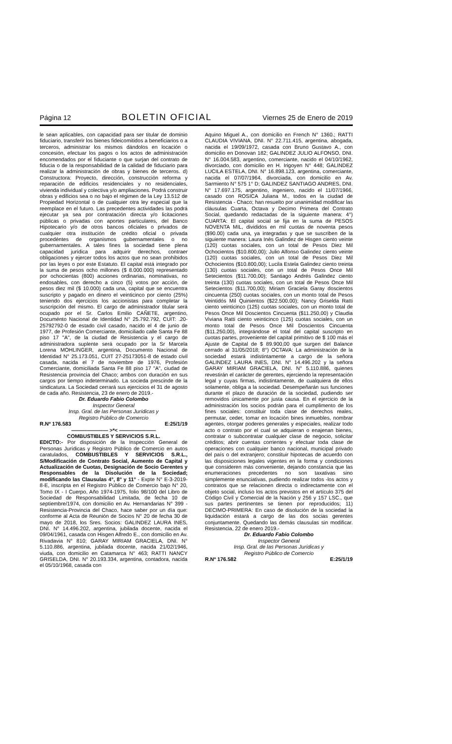Página 12 BOLETIN OFICIAL Viernes 25 de Enero de 2019
le sean aplicables, con capacidad para ser titular de dominio fiduciario, transferir los bienes fideicomitidos a beneficiarios o a terceros, administrar los mismos dándolos en locación o concesión, efectuar los pagos o los actos de administración encomendados por el fiduciante o que surjan del contrato de fiducia o de la responsabilidad de la calidad de fiduciario para realizar la administración de obras y bienes de terceros. d) Constructora: Proyecto, dirección, construcción reforma y reparación de edificios residenciales y no residenciales, vivienda individual y colectiva y/o ampliaciones. Podrá construir obras y edificios sea o no bajo el régimen de la Ley 13.512 de Propiedad Horizontal o de cualquier otra ley especial que la reemplace en el futuro. Las precedentes actividades las podrá ejecutar ya sea por contratación directa y/o licitaciones públicas o privadas con aportes particulares, del Banco Hipotecario y/o de otros bancos oficiales o privados de cualquier otra institución de crédito oficial o privada procedéntes de organismos gubernamentales o no gubernamentales. A tales fines la sociedad tiene plena capacidad jurídica para adquirir derechos, contraer obligaciones y ejercer todos los actos que no sean prohibidos por las leyes o por este Estatuto. El capital está integrado por la suma de pesos ocho millones ($ 8.000.000) representado por ochocientas (800) acciones ordinarias, nominativas, no endosables, con derecho a cinco (5) votos por acción, de pesos diez mil ($ 10.000) cada una, capital que se encuentra suscripto y pagado en dinero el veinticinco por ciento (25%) teniendo dos ejercicios los accionistas para completar la suscripción del mismo. El cargo de administrador titular será ocupado por el Sr. Carlos Emilio CAÑETE, argentino, Documénto Nacional de Identidad N° 25.792.792, CUIT: .20-25792792-0 de estado civil casado, nacido el 4 de junio de 1977, de Profesión Comerciante, domiciliado calle Santa Fe 88 piso 17 "A", de la ciudad de Resistencia y el cargo de administradora suplente será ocupado por la Sr Marcela Lorena MOHLINGER, argentina, Documento Nacional de Identidad N° 25.173.051, CUIT 27-25173051-8 de estado civil casada, nacida el 7 de noviembre de 1976, Profesión Comerciante, domiciliada Santa Fe 88 piso 17 "A", ciudad de Resistencia provincia del Chaco; ambos con duración en sus cargos por tiempo indeterminado. La socieda prescinde de la sindicatura. La Sociedad cerrará sus ejercicios el 31 de agosto de cada año. Resistencia, 23 de enero de 2019.-
Dr. Eduardo Fabio Colombo
Inspector General
Insp. Gral. de las Personas Jurídicas y
Registro Público de Comercio
R.Nº 176.583 E:25/1/19
——————— >*< ———————
COMBUSTIBLES Y SERVICIOS S.R.L.
EDICTO:- Por disposición de la Inspección General de Personas Jurídicas y Registro Público de Comercio en autos caratulados, COMBUSTIBLES Y SERVICIOS S.R.L., S/Modificación de Contrato Social, Aumento de Capital y Actualización de Cuotas, Designación de Socio Gerentes y Responsables de la Disolución de la Sociedad; modificando las Clausulas 4°, 8° y 11° - Expte N° E-3-2019-8-E, inscripta en el Registro Público de Comercio bajo N° 20, Tomo IX - I Cuerpo, Año 1974-1975, folio 98/100 del Libro de Sociedad de Responsabilidad Limitada, de fecha 10 de septiembre/1974, con domicilio en Av. Hernandarias N° 399 - Resistencia-Provincia del Chaco, hace saber por un día que: conforme al Acta de Reunión de Socios N° 20 de fecha 30 de mayo de 2018, los Sres. Socios: GALINDEZ LAURA INES, DNI. N° 14.496.202, argentina, jubilada docente, nacida el 09/04/1961, casada con Hisgen Alfredo E., con domicilio en Av. Rivadavia N° 810; GARAY MIRIAM GRACIELA, DNI. N° 5.110.886, argentina, jubilada docente, nacida 21/02/1946, viuda, con domicilio en Catamarca N° 463; RATTI NANCY GRISELDA, DNI. N° 20.193.334, argentina, contadora, nacida el 05/10/1968, casada con
Aquino Miguel A., con domicilio en French N° 1360.; RATTI CLAUDIA VIVIANA, DNI. N° 22.711.415, argentina, abogada, nacida el 19/09/1972, casada con Bruno Gustavo A., con domicilio en Donovan 182; GALINDEZ JULIO ALFONSO, DNI. N° 16.004.583, argentino, comerciante, nacido el 04/10/1962, divorciado, con domicilio en H. Irigoyen N° 448; GALINDEZ LUCILA ESTELA, DNI. N° 16.898.123, argentina, comerciante, nacida el 07/07/1964, divorciada, con domicilio en Av. Sarmiento N° 575 1° D; GALINDEZ SANTIAGO ANDRES, DNI. N° 17.697.175, argentino, ingeniero, nacido el 11/07/1966, casado con ROSICA Juliana M., todos en la ciudad de Resistencia - Chaco; han resuelto por unanimidad modificar las cláusulas Cuarta, Octava y Decimo Primera del Contrato Social, quedando redactadas de la siguiente manera: 4°) CUARTA: El capital social se fija en la suma de PESOS NOVENTA MIL, divididos en mil cuotas de noventa pesos ($90.00) cada una, ya integradas y que se suscriben de la siguiente manera: Laura Inés Galindez de Hisgen ciento veinte (120) cuotas sociales, con un total de Pesos Diez Mil Ochocientos ($10.800,00); Julio Alfonso Galindez ciento veinte (120) cuotas sociales, con un total de Pesos Diez Mil Ochocientos ($10.800,00); Lucila Estela Galindez ciento treinta (130) cuotas sociales, con un total de Pesos Once Mil Setecientos ($11.700,00); Santiago Andrés Galindez ciento treinta (130) cuotas sociales, con un total de Pesos Once Mil Setecientos ($11.700,00); Miriam Graciela Garay doscientos cincuenta (250) cuotas sociales, con un monto total de Pesos Veintidós Mil Quinientos ($22.500,00); Nancy Griselda Ratti ciento veinticinco (125) cuotas sociales, con un monto total de Pesos Once Mil Doscientos Cincuenta ($11.250,00) y Claudia Viviana Ratti ciento veinticinco (125) cuotas sociales, con un monto total de Pesos Once Mil Doscientos Cincuenta ($11.250,00), integrándose el total del capital suscripto en cuotas partes, proveniente del capital primitivo de $ 100 más el Ajuste de Capital de $ 89.900,00 que surgen del Balance cerrado al 31/05/2018; 8°) OCTAVA: La administración de la sociedad estará indistintamente a cargo de la señora GALINDEZ LAURA INES, DNI. N° 14.496.202 y la señora GARAY MIRIAM GRACIELA, DNI. N° 5.110.886, quienes revestirán el carácter de gerentes, ejerciendo la representación legal y cuyas firmas, indistintamente, de cualquiera de ellos solamente, obliga a la sociedad. Desempeñarán sus funciones durante el plazo de duración de la sociedad, pudiendo ser removidos únicamente por justa causa. En el ejercicio de la administración los socios podrán para el cumplimento de los fines sociales: constituir toda clase de derechos reales, permutar, ceder, tomar en locación bines inmuebles, nombrar agentes, otorgar poderes generales y especiales, realizar todo acto o contrato por el cual se adquieran o enajenan bienes, contratar o subcontratar cualquier clase de negocio, solicitar créditos; abrir cuentas corrientes y efectuar toda clase de operaciones con cualquier banco nacional, municipal privado del país o del extranjero; constituir hipotecas de acuerdo con las disposiciones legales vigentes en la forma y condiciones que consideren más conveniente, dejando constancia que las enumeraciones precedentes no son taxativas sino simplemente enunciativas, pudiendo realizar todos -los actos y contratos que se relacionen directa o indirectamente con el objeto social, incluso los actos previstos en el artículo 375 del Código Civil y Comercial de la Nación y 256 y 157 LSC., que sus partes pertinentes se tienen por reproducidos; 11) DECIMO-PRIMERA: En caso de disolución de la sociedad la liquidación estará a cargo de las dos socias gerentes conjuntamente. Quedando las demás clausulas sin modificar. Resistencia, 22 de enero 2019.-
Dr. Eduardo Fabio Colombo
Inspector General
Insp. Gral. de las Personas Jurídicas y
Registro Público de Comercio
R.Nº 176.582 E:25/1/19